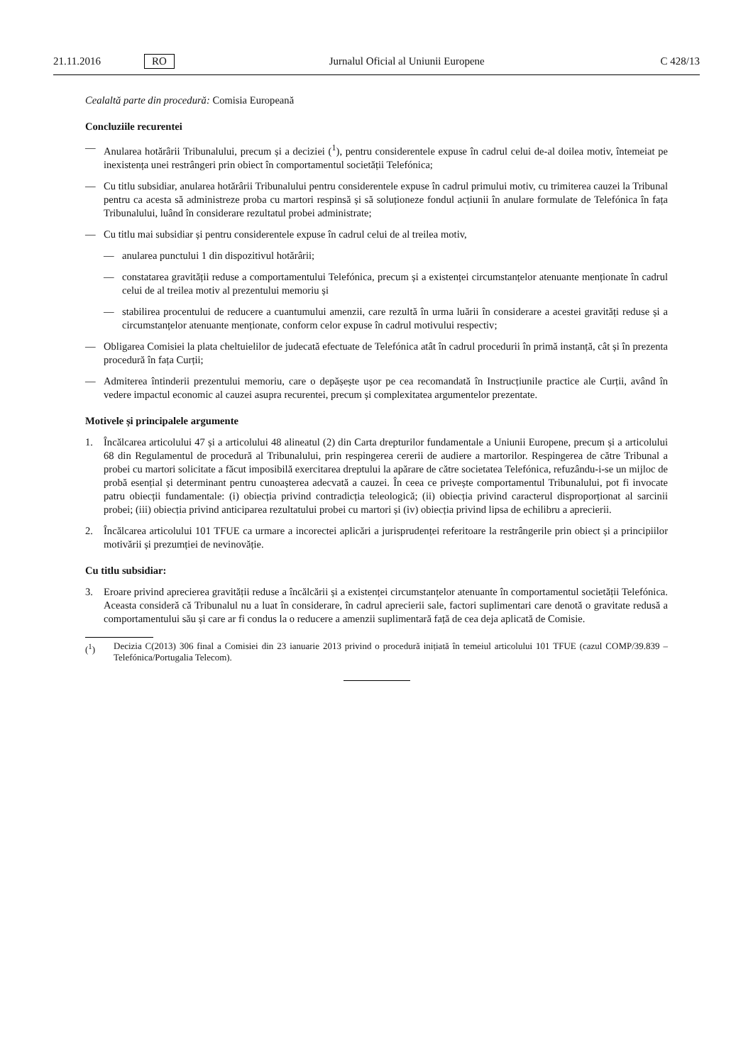21.11.2016 RO Jurnalul Oficial al Uniunii Europene C 428/13
Cealaltă parte din procedură: Comisia Europeană
Concluziile recurentei
— Anularea hotărârii Tribunalului, precum și a deciziei (<sup>1</sup>), pentru considerentele expuse în cadrul celui de-al doilea motiv, întemeiat pe inexistența unei restrângeri prin obiect în comportamentul societății Telefónica;
— Cu titlu subsidiar, anularea hotărârii Tribunalului pentru considerentele expuse în cadrul primului motiv, cu trimiterea cauzei la Tribunal pentru ca acesta să administreze proba cu martori respinsă și să soluționeze fondul acțiunii în anulare formulate de Telefónica în fața Tribunalului, luând în considerare rezultatul probei administrate;
— Cu titlu mai subsidiar și pentru considerentele expuse în cadrul celui de al treilea motiv,
— anularea punctului 1 din dispozitivul hotărârii;
— constatarea gravității reduse a comportamentului Telefónica, precum și a existenței circumstanțelor atenuante menționate în cadrul celui de al treilea motiv al prezentului memoriu și
— stabilirea procentului de reducere a cuantumului amenzii, care rezultă în urma luării în considerare a acestei gravități reduse și a circumstanțelor atenuante menționate, conform celor expuse în cadrul motivului respectiv;
— Obligarea Comisiei la plata cheltuielilor de judecată efectuate de Telefónica atât în cadrul procedurii în primă instanță, cât și în prezenta procedură în fața Curții;
— Admiterea întinderii prezentului memoriu, care o depășește ușor pe cea recomandată în Instrucțiunile practice ale Curții, având în vedere impactul economic al cauzei asupra recurentei, precum și complexitatea argumentelor prezentate.
Motivele și principalele argumente
1. Încălcarea articolului 47 și a articolului 48 alineatul (2) din Carta drepturilor fundamentale a Uniunii Europene, precum și a articolului 68 din Regulamentul de procedură al Tribunalului, prin respingerea cererii de audiere a martorilor. Respingerea de către Tribunal a probei cu martori solicitate a făcut imposibilă exercitarea dreptului la apărare de către societatea Telefónica, refuzându-i-se un mijloc de probă esențial și determinant pentru cunoașterea adecvată a cauzei. În ceea ce privește comportamentul Tribunalului, pot fi invocate patru obiecții fundamentale: (i) obiecția privind contradicția teleologică; (ii) obiecția privind caracterul disproporționat al sarcinii probei; (iii) obiecția privind anticiparea rezultatului probei cu martori și (iv) obiecția privind lipsa de echilibru a aprecierii.
2. Încălcarea articolului 101 TFUE ca urmare a incorectei aplicări a jurisprudenței referitoare la restrângerile prin obiect și a principiilor motivării și prezumției de nevinovăție.
Cu titlu subsidiar:
3. Eroare privind aprecierea gravității reduse a încălcării și a existenței circumstanțelor atenuante în comportamentul societății Telefónica. Aceasta consideră că Tribunalul nu a luat în considerare, în cadrul aprecierii sale, factori suplimentari care denotă o gravitate redusă a comportamentului său și care ar fi condus la o reducere a amenzii suplimentară față de cea deja aplicată de Comisie.
(<sup>1</sup>) Decizia C(2013) 306 final a Comisiei din 23 ianuarie 2013 privind o procedură inițiată în temeiul articolului 101 TFUE (cazul COMP/39.839 – Telefónica/Portugalia Telecom).